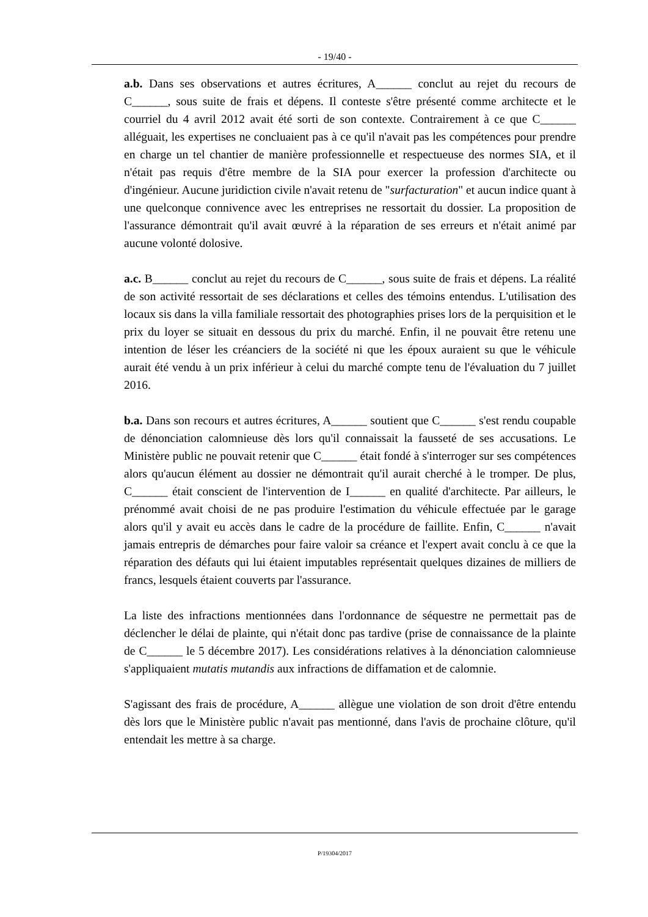- 19/40 -
a.b. Dans ses observations et autres écritures, A______ conclut au rejet du recours de C______, sous suite de frais et dépens. Il conteste s'être présenté comme architecte et le courriel du 4 avril 2012 avait été sorti de son contexte. Contrairement à ce que C______ alléguait, les expertises ne concluaient pas à ce qu'il n'avait pas les compétences pour prendre en charge un tel chantier de manière professionnelle et respectueuse des normes SIA, et il n'était pas requis d'être membre de la SIA pour exercer la profession d'architecte ou d'ingénieur. Aucune juridiction civile n'avait retenu de "surfacturation" et aucun indice quant à une quelconque connivence avec les entreprises ne ressortait du dossier. La proposition de l'assurance démontrait qu'il avait œuvré à la réparation de ses erreurs et n'était animé par aucune volonté dolosive.
a.c. B______ conclut au rejet du recours de C______, sous suite de frais et dépens. La réalité de son activité ressortait de ses déclarations et celles des témoins entendus. L'utilisation des locaux sis dans la villa familiale ressortait des photographies prises lors de la perquisition et le prix du loyer se situait en dessous du prix du marché. Enfin, il ne pouvait être retenu une intention de léser les créanciers de la société ni que les époux auraient su que le véhicule aurait été vendu à un prix inférieur à celui du marché compte tenu de l'évaluation du 7 juillet 2016.
b.a. Dans son recours et autres écritures, A______ soutient que C______ s'est rendu coupable de dénonciation calomnieuse dès lors qu'il connaissait la fausseté de ses accusations. Le Ministère public ne pouvait retenir que C______ était fondé à s'interroger sur ses compétences alors qu'aucun élément au dossier ne démontrait qu'il aurait cherché à le tromper. De plus, C______ était conscient de l'intervention de I______ en qualité d'architecte. Par ailleurs, le prénommé avait choisi de ne pas produire l'estimation du véhicule effectuée par le garage alors qu'il y avait eu accès dans le cadre de la procédure de faillite. Enfin, C______ n'avait jamais entrepris de démarches pour faire valoir sa créance et l'expert avait conclu à ce que la réparation des défauts qui lui étaient imputables représentait quelques dizaines de milliers de francs, lesquels étaient couverts par l'assurance.
La liste des infractions mentionnées dans l'ordonnance de séquestre ne permettait pas de déclencher le délai de plainte, qui n'était donc pas tardive (prise de connaissance de la plainte de C______ le 5 décembre 2017). Les considérations relatives à la dénonciation calomnieuse s'appliquaient mutatis mutandis aux infractions de diffamation et de calomnie.
S'agissant des frais de procédure, A______ allègue une violation de son droit d'être entendu dès lors que le Ministère public n'avait pas mentionné, dans l'avis de prochaine clôture, qu'il entendait les mettre à sa charge.
P/19304/2017